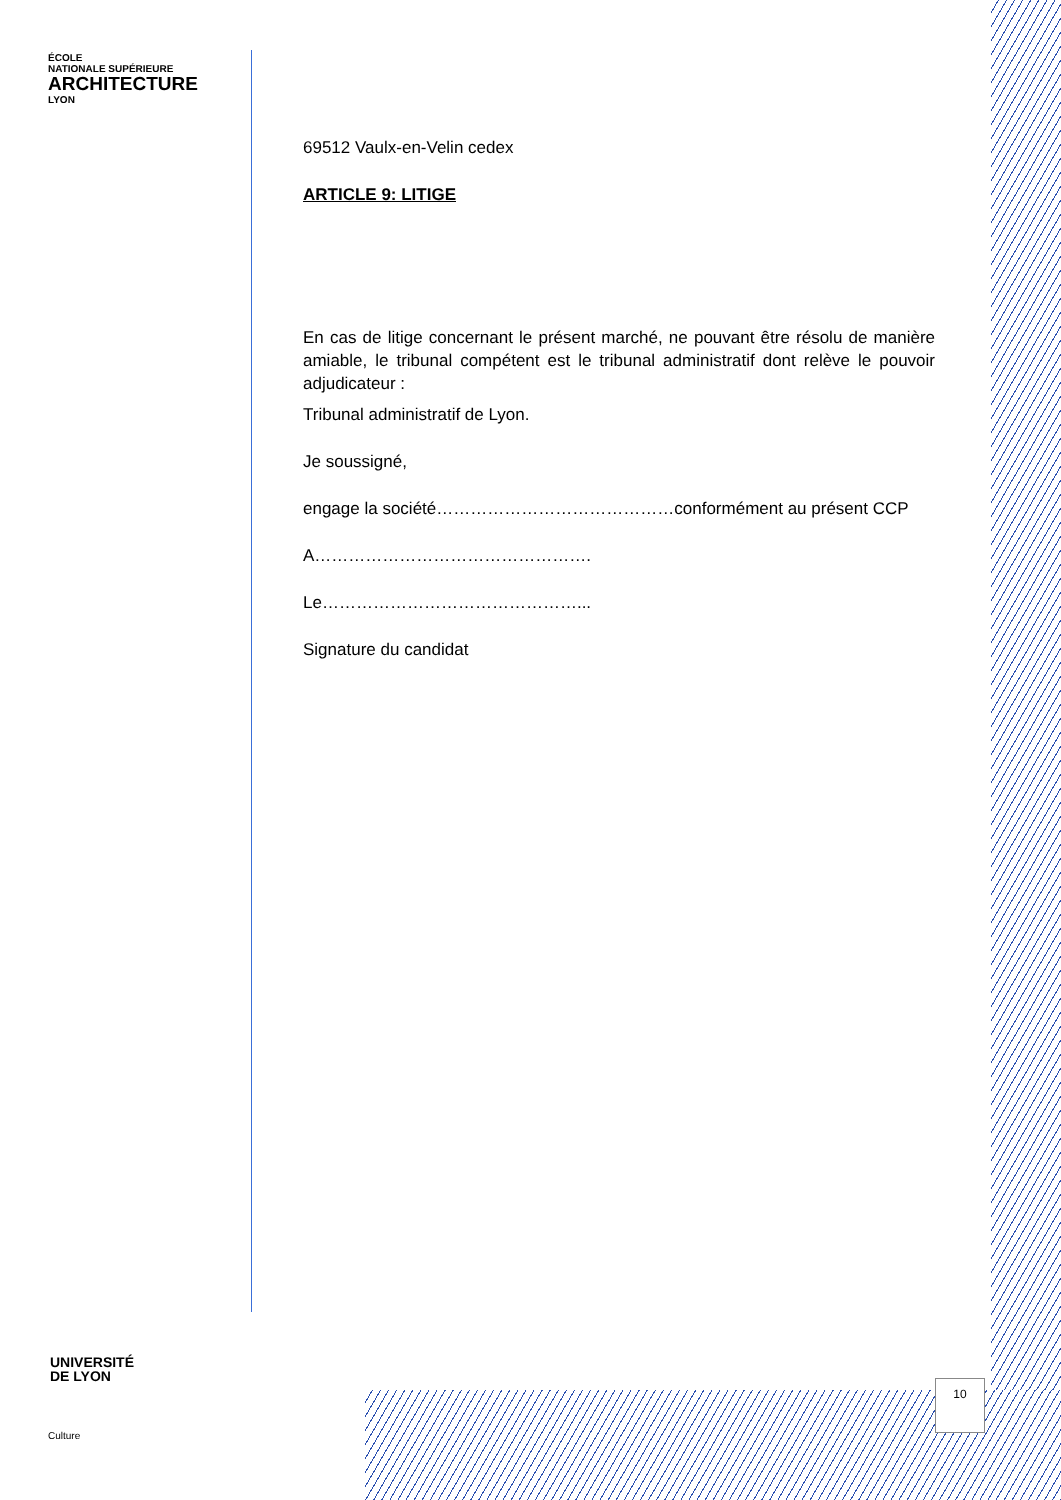ÉCOLE
NATIONALE SUPÉRIEURE
ARCHITECTURE
LYON
69512 Vaulx-en-Velin cedex
ARTICLE 9: LITIGE
En cas de litige concernant le présent marché, ne pouvant être résolu de manière amiable, le tribunal compétent est le tribunal administratif dont relève le pouvoir adjudicateur :
Tribunal administratif de Lyon.
Je soussigné,
engage la société……………………………………conformément au présent CCP
A………………………………………….
Le………………………………………...
Signature du candidat
UNIVERSITÉ
DE LYON
Culture
10